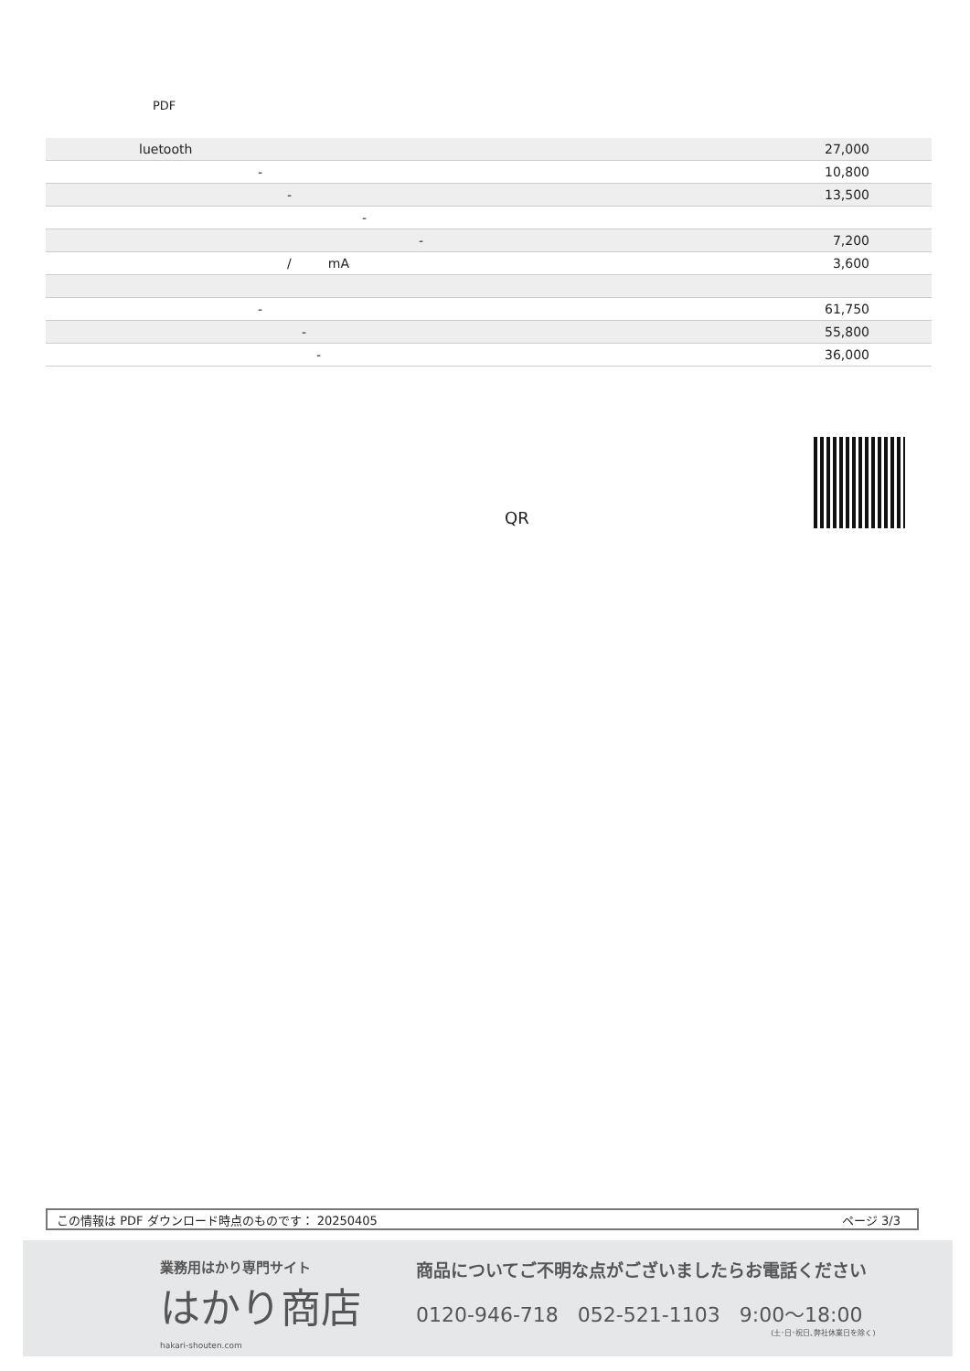PDF
| luetooth | 27,000 |
| - | 10,800 |
| - | 13,500 |
| - | |
| - | 7,200 |
| / mA | 3,600 |
| - | 61,750 |
| - | 55,800 |
| - | 36,000 |
QR
この情報は PDF ダウンロード時点のものです： 20250405 ページ 3/3
業務用はかり専門サイト
はかり商店
hakari-shouten.com
商品についてご不明な点がございましたらお電話ください
0120-946-718 052-521-1103 9:00〜18:00
(土･日･祝日､弊社休業日を除く)